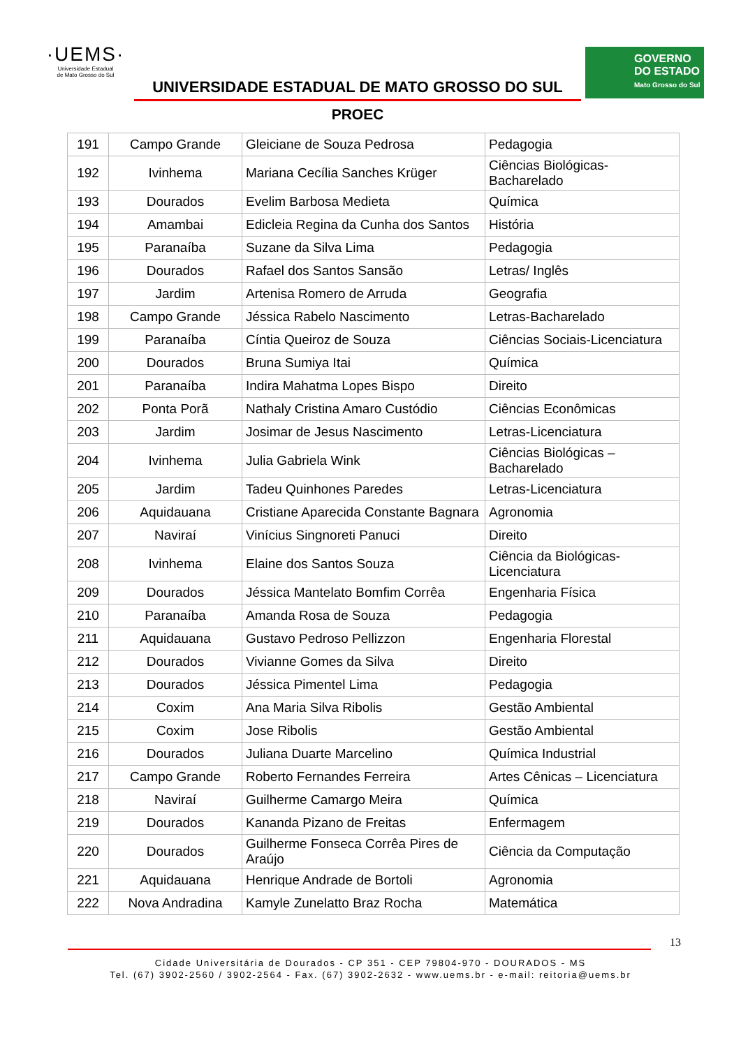·UEMS·
Universidade Estadual
de Mato Grosso do Sul
UNIVERSIDADE ESTADUAL DE MATO GROSSO DO SUL
GOVERNO
DO ESTADO
Mato Grosso do Sul
PROEC
| 191 | Campo Grande | Gleiciane de Souza Pedrosa | Pedagogia |
| 192 | Ivinhema | Mariana Cecília Sanches Krüger | Ciências Biológicas-Bacharelado |
| 193 | Dourados | Evelim Barbosa Medieta | Química |
| 194 | Amambai | Edicleia Regina da Cunha dos Santos | História |
| 195 | Paranaíba | Suzane da Silva Lima | Pedagogia |
| 196 | Dourados | Rafael dos Santos Sansão | Letras/ Inglês |
| 197 | Jardim | Artenisa Romero de Arruda | Geografia |
| 198 | Campo Grande | Jéssica Rabelo Nascimento | Letras-Bacharelado |
| 199 | Paranaíba | Cíntia Queiroz de Souza | Ciências Sociais-Licenciatura |
| 200 | Dourados | Bruna Sumiya Itai | Química |
| 201 | Paranaíba | Indira Mahatma Lopes Bispo | Direito |
| 202 | Ponta Porã | Nathaly Cristina Amaro Custódio | Ciências Econômicas |
| 203 | Jardim | Josimar de Jesus Nascimento | Letras-Licenciatura |
| 204 | Ivinhema | Julia Gabriela Wink | Ciências Biológicas – Bacharelado |
| 205 | Jardim | Tadeu Quinhones Paredes | Letras-Licenciatura |
| 206 | Aquidauana | Cristiane Aparecida Constante Bagnara | Agronomia |
| 207 | Naviraí | Vinícius Singnoreti Panuci | Direito |
| 208 | Ivinhema | Elaine dos Santos Souza | Ciência da Biológicas-Licenciatura |
| 209 | Dourados | Jéssica Mantelato Bomfim Corrêa | Engenharia Física |
| 210 | Paranaíba | Amanda Rosa de Souza | Pedagogia |
| 211 | Aquidauana | Gustavo Pedroso Pellizzon | Engenharia Florestal |
| 212 | Dourados | Vivianne Gomes da Silva | Direito |
| 213 | Dourados | Jéssica Pimentel Lima | Pedagogia |
| 214 | Coxim | Ana Maria Silva Ribolis | Gestão Ambiental |
| 215 | Coxim | Jose Ribolis | Gestão Ambiental |
| 216 | Dourados | Juliana Duarte Marcelino | Química Industrial |
| 217 | Campo Grande | Roberto Fernandes Ferreira | Artes Cênicas – Licenciatura |
| 218 | Naviraí | Guilherme Camargo Meira | Química |
| 219 | Dourados | Kananda Pizano de Freitas | Enfermagem |
| 220 | Dourados | Guilherme Fonseca Corrêa Pires de Araújo | Ciência da Computação |
| 221 | Aquidauana | Henrique Andrade de Bortoli | Agronomia |
| 222 | Nova Andradina | Kamyle Zunelatto Braz Rocha | Matemática |
13
Cidade Universitária de Dourados - CP 351 - CEP 79804-970 - DOURADOS - MS
Tel. (67) 3902-2560 / 3902-2564 - Fax. (67) 3902-2632 - www.uems.br - e-mail: reitoria@uems.br